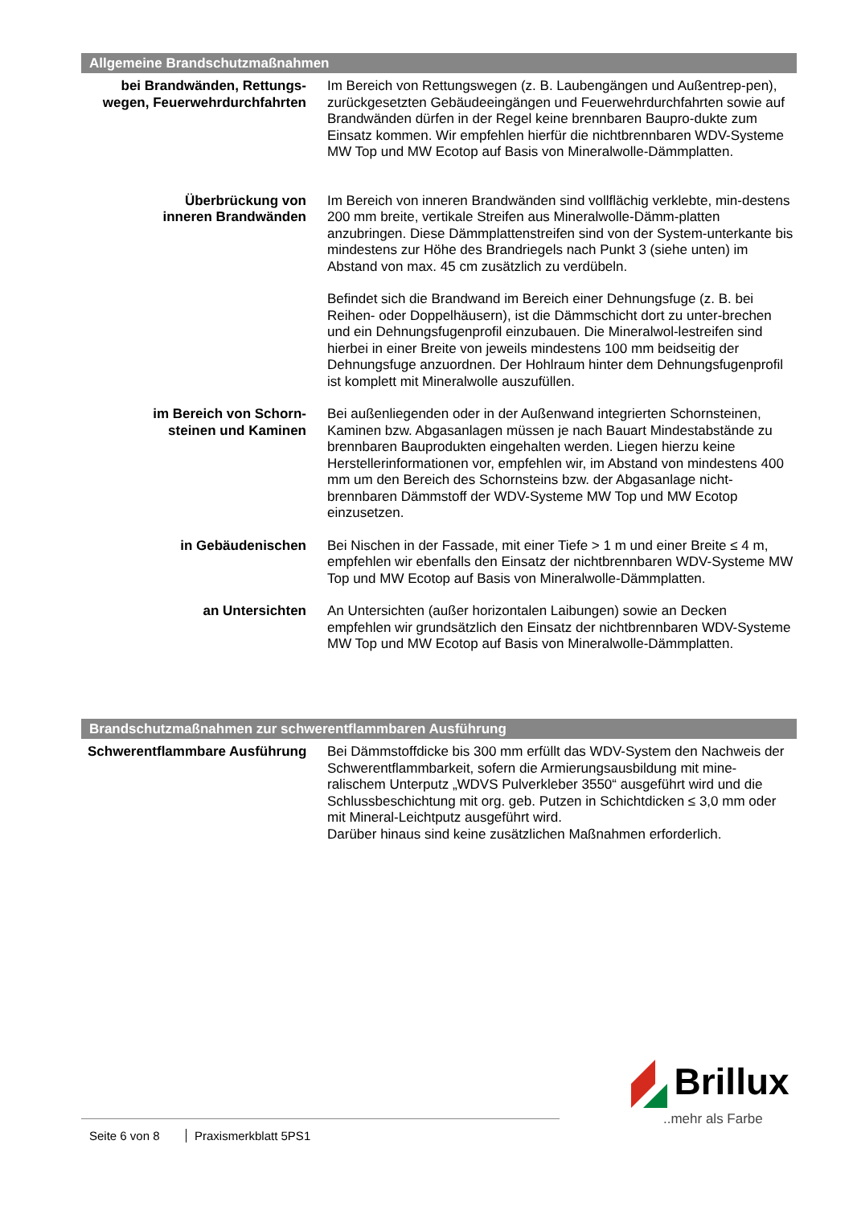Allgemeine Brandschutzmaßnahmen
bei Brandwänden, Rettungs-
wegen, Feuerwehrdurchfahrten
Im Bereich von Rettungswegen (z. B. Laubengängen und Außentrep-pen), zurückgesetzten Gebäudeeingängen und Feuerwehrdurchfahrten sowie auf Brandwänden dürfen in der Regel keine brennbaren Baupro-dukte zum Einsatz kommen. Wir empfehlen hierfür die nichtbrennbaren WDV-Systeme MW Top und MW Ecotop auf Basis von Mineralwolle-Dämmplatten.
Überbrückung von
inneren Brandwänden
Im Bereich von inneren Brandwänden sind vollflächig verklebte, min-destens 200 mm breite, vertikale Streifen aus Mineralwolle-Dämm-platten anzubringen. Diese Dämmplattenstreifen sind von der System-unterkante bis mindestens zur Höhe des Brandriegels nach Punkt 3 (siehe unten) im Abstand von max. 45 cm zusätzlich zu verdübeln.
Befindet sich die Brandwand im Bereich einer Dehnungsfuge (z. B. bei Reihen- oder Doppelhäusern), ist die Dämmschicht dort zu unter-brechen und ein Dehnungsfugenprofil einzubauen. Die Mineralwol-lestreifen sind hierbei in einer Breite von jeweils mindestens 100 mm beidseitig der Dehnungsfuge anzuordnen. Der Hohlraum hinter dem Dehnungsfugenprofil ist komplett mit Mineralwolle auszufüllen.
im Bereich von Schorn-
steinen und Kaminen
Bei außenliegenden oder in der Außenwand integrierten Schornsteinen, Kaminen bzw. Abgasanlagen müssen je nach Bauart Mindestabstände zu brennbaren Bauprodukten eingehalten werden. Liegen hierzu keine Herstellerinformationen vor, empfehlen wir, im Abstand von mindestens 400 mm um den Bereich des Schornsteins bzw. der Abgasanlage nicht-brennbaren Dämmstoff der WDV-Systeme MW Top und MW Ecotop einzusetzen.
in Gebäudenischen Bei Nischen in der Fassade, mit einer Tiefe > 1 m und einer Breite ≤ 4 m, empfehlen wir ebenfalls den Einsatz der nichtbrennbaren WDV-Systeme MW Top und MW Ecotop auf Basis von Mineralwolle-Dämmplatten.
an Untersichten An Untersichten (außer horizontalen Laibungen) sowie an Decken empfehlen wir grundsätzlich den Einsatz der nichtbrennbaren WDV-Systeme MW Top und MW Ecotop auf Basis von Mineralwolle-Dämmplatten.
Brandschutzmaßnahmen zur schwerentflammbaren Ausführung
Schwerentflammbare Ausführung Bei Dämmstoffdicke bis 300 mm erfüllt das WDV-System den Nachweis der Schwerentflammbarkeit, sofern die Armierungsausbildung mit mine-ralischem Unterputz „WDVS Pulverkleber 3550“ ausgeführt wird und die Schlussbeschichtung mit org. geb. Putzen in Schichtdicken ≤ 3,0 mm oder mit Mineral-Leichtputz ausgeführt wird.
Darüber hinaus sind keine zusätzlichen Maßnahmen erforderlich.
Seite 6 von 8 Praxismerkblatt 5PS1
Brillux
..mehr als Farbe